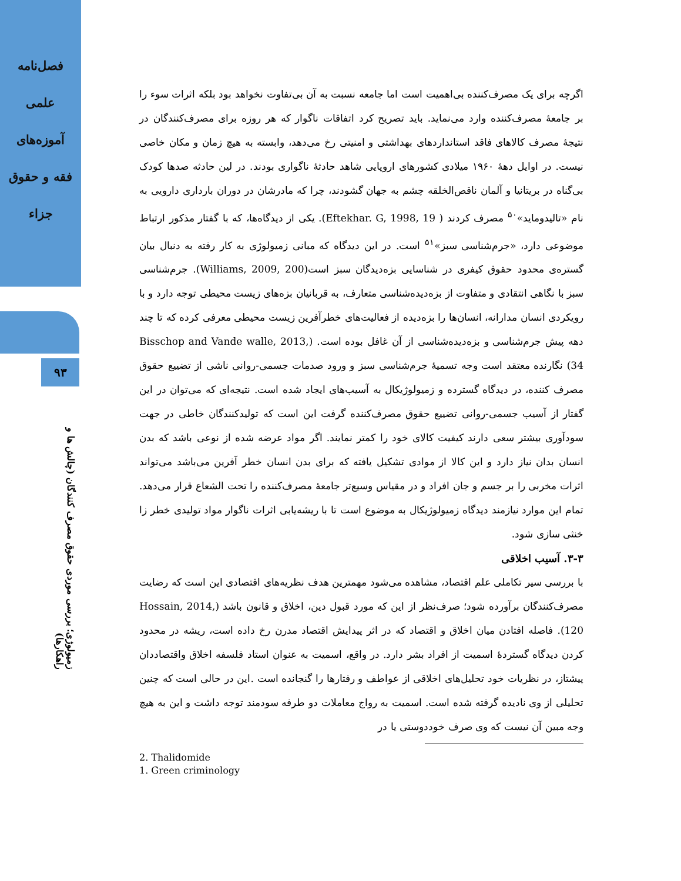فصل‌نامه
علمی
آموزه‌های
فقه و حقوق
جزاء
۹۳
زمیولوژی؛ بررسی موردی حقوق مصرف کنندگان (چالش ها و راهکارها)
اگرچه برای یک مصرف‌کننده بی‌اهمیت است اما جامعه نسبت به آن بی‌تفاوت نخواهد بود بلکه اثرات سوء را بر جامعهٔ مصرف‌کننده وارد می‌نماید. باید تصریح کرد اتفاقات ناگوار که هر روزه برای مصرف‌کنندگان در نتیجهٔ مصرف کالاهای فاقد استانداردهای بهداشتی و امنیتی رخ می‌دهد، وابسته به هیچ زمان و مکان خاصی نیست. در اوایل دهۀ ۱۹۶۰ میلادی کشورهای اروپایی شاهد حادثهٔ ناگواری بودند. در لین حادثه صدها کودک بی‌گناه در بریتانیا و آلمان ناقص‌الخلقه چشم به جهان گشودند، چرا که مادرشان در دوران بارداری دارویی به نام «تالیدوماید»<sup>۵۰</sup> مصرف کردند ( Eftekhar. G, 1998, 19). یکی از دیدگاه‌ها، که با گفتار مذکور ارتباط موضوعی دارد، «جرم‌شناسی سبز»<sup>۵۱</sup> است. در این دیدگاه که مبانی زمیولوژی به کار رفته به دنبال بیان گستره‌ی محدود حقوق کیفری در شناسایی بزه‌دیدگان سبز است(Williams, 2009, 200). جرم‌شناسی سبز با نگاهی انتقادی و متفاوت از بزه‌دیده‌شناسی متعارف، به قربانیان بزه‌های زیست محیطی توجه دارد و با رویکردی انسان مدارانه، انسان‌ها را بزه‌دیده از فعالیت‌های خطرآفرین زیست محیطی معرفی کرده که تا چند دهه پیش جرم‌شناسی و بزه‌دیده‌شناسی از آن غافل بوده است. (Bisschop and Vande walle, 2013, 34) نگارنده معتقد است وجه تسمیهٔ جرم‌شناسی سبز و ورود صدمات جسمی-روانی ناشی از تضییع حقوق مصرف کننده، در دیدگاه گسترده و زمیولوژیکال به آسیب‌های ایجاد شده است. نتیجه‌ای که می‌توان در این گفتار از آسیب جسمی-روانی تضییع حقوق مصرف‌کننده گرفت این است که تولیدکنندگان خاطی در جهت سودآوری بیشتر سعی دارند کیفیت کالای خود را کمتر نمایند. اگر مواد عرضه شده از نوعی باشد که بدن انسان بدان نیاز دارد و این کالا از موادی تشکیل یافته که برای بدن انسان خطر آفرین می‌باشد می‌تواند اثرات مخربی را بر جسم و جان افراد و در مقیاس وسیع‌تر جامعهٔ مصرف‌کننده را تحت الشعاع قرار می‌دهد. تمام این موارد نیازمند دیدگاه زمیولوژیکال به موضوع است تا با ریشه‌یابی اثرات ناگوار مواد تولیدی خطر زا خنثی سازی شود.
۳-۳. آسیب اخلاقی
با بررسی سیر تکاملی علم اقتصاد، مشاهده می‌شود مهمترین هدف نظریه‌های اقتصادی این است که رضایت مصرف‌کنندگان برآورده شود؛ صرف‌نظر از این که مورد قبول دین، اخلاق و قانون باشد (Hossain, 2014, 120). فاصله افتادن میان اخلاق و اقتصاد که در اثر پیدایش اقتصاد مدرن رخ داده است، ریشه در محدود کردن دیدگاه گستردهٔ اسمیت از افراد بشر دارد. در واقع، اسمیت به عنوان استاد فلسفه اخلاق واقتصاددان پیشتاز، در نظریات خود تحلیل‌های اخلاقی از عواطف و رفتارها را گنجانده است .این در حالی است که چنین تحلیلی از وی نادیده گرفته شده است. اسمیت به رواج معاملات دو طرفه سودمند توجه داشت و این به هیچ وجه مبین آن نیست که وی صرف خوددوستی یا در
2. Thalidomide
1. Green criminology